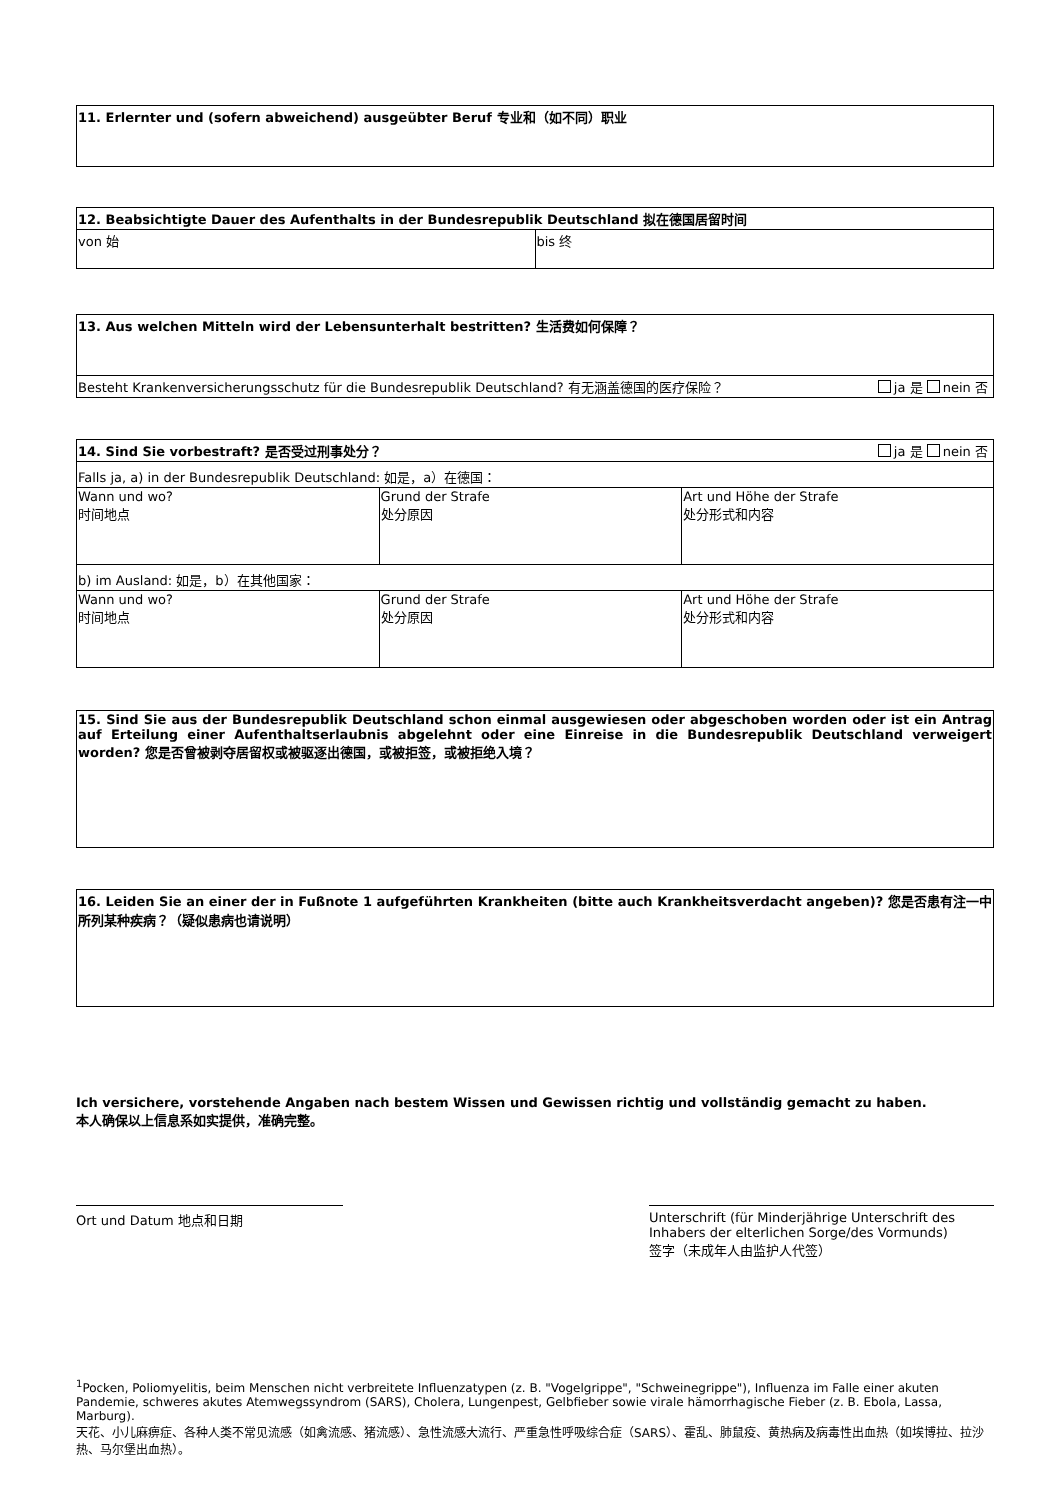| 11. Erlernter und (sofern abweichend) ausgeübter Beruf 专业和（如不同）职业 |
| 12. Beabsichtigte Dauer des Aufenthalts in der Bundesrepublik Deutschland 拟在德国居留时间 | |
| von 始 | bis 终 |
| 13. Aus welchen Mitteln wird der Lebensunterhalt bestritten? 生活费如何保障？ |
| Besteht Krankenversicherungsschutz für die Bundesrepublik Deutschland? 有无涵盖德国的医疗保险？ ja 是 nein 否 |
| 14. Sind Sie vorbestraft? 是否受过刑事处分？ ja 是 nein 否 | | |
| Falls ja, a) in der Bundesrepublik Deutschland: 如是，a）在德国： | | |
| Wann und wo? 时间地点 | Grund der Strafe 处分原因 | Art und Höhe der Strafe 处分形式和内容 |
| b) im Ausland: 如是，b）在其他国家： | | |
| Wann und wo? 时间地点 | Grund der Strafe 处分原因 | Art und Höhe der Strafe 处分形式和内容 |
| 15. Sind Sie aus der Bundesrepublik Deutschland schon einmal ausgewiesen oder abgeschoben worden oder ist ein Antrag auf Erteilung einer Aufenthaltserlaubnis abgelehnt oder eine Einreise in die Bundesrepublik Deutschland verweigert worden? 您是否曾被剥夺居留权或被驱逐出德国，或被拒签，或被拒绝入境？ |
| 16. Leiden Sie an einer der in Fußnote 1 aufgeführten Krankheiten (bitte auch Krankheitsverdacht angeben)? 您是否患有注一中所列某种疾病？（疑似患病也请说明） |
Ich versichere, vorstehende Angaben nach bestem Wissen und Gewissen richtig und vollständig gemacht zu haben.
本人确保以上信息系如实提供，准确完整。
Ort und Datum 地点和日期 Unterschrift (für Minderjährige Unterschrift des Inhabers der elterlichen Sorge/des Vormunds)
签字（未成年人由监护人代签）
<sup>1</sup> Pocken, Poliomyelitis, beim Menschen nicht verbreitete Influenzatypen (z. B. "Vogelgrippe", "Schweinegrippe"), Influenza im Falle einer akuten Pandemie, schweres akutes Atemwegssyndrom (SARS), Cholera, Lungenpest, Gelbfieber sowie virale hämorrhagische Fieber (z. B. Ebola, Lassa, Marburg).
天花、小儿麻痹症、各种人类不常见流感（如禽流感、猪流感）、急性流感大流行、严重急性呼吸综合症（SARS）、霍乱、肺鼠疫、黄热病及病毒性出血热（如埃博拉、拉沙热、马尔堡出血热）。